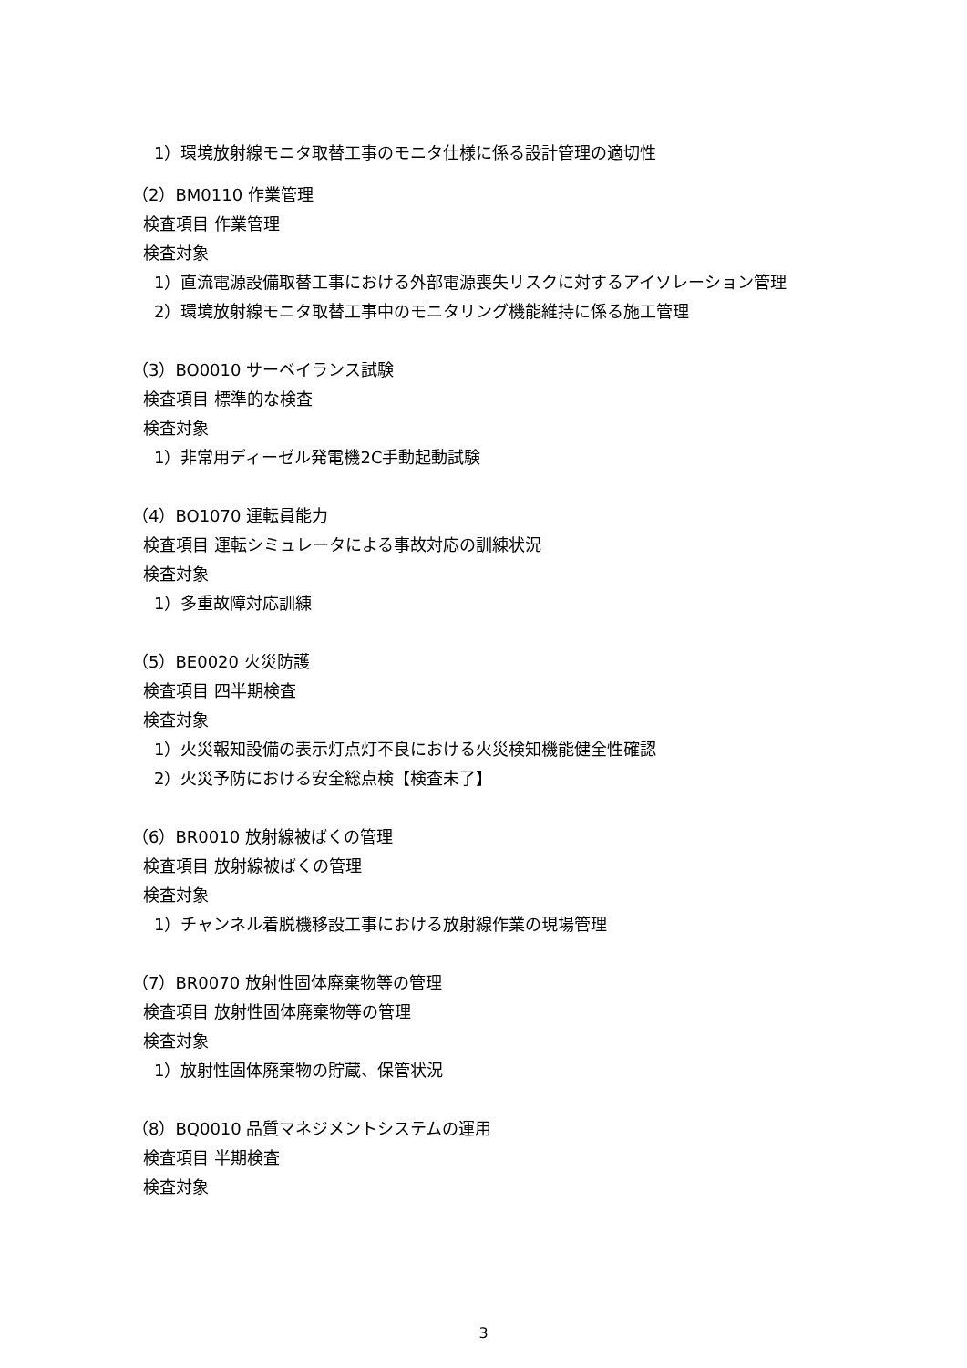1）環境放射線モニタ取替工事のモニタ仕様に係る設計管理の適切性
（2）BM0110 作業管理
検査項目 作業管理
検査対象
1）直流電源設備取替工事における外部電源喪失リスクに対するアイソレーション管理
2）環境放射線モニタ取替工事中のモニタリング機能維持に係る施工管理
（3）BO0010 サーベイランス試験
検査項目 標準的な検査
検査対象
1）非常用ディーゼル発電機2C手動起動試験
（4）BO1070 運転員能力
検査項目 運転シミュレータによる事故対応の訓練状況
検査対象
1）多重故障対応訓練
（5）BE0020 火災防護
検査項目 四半期検査
検査対象
1）火災報知設備の表示灯点灯不良における火災検知機能健全性確認
2）火災予防における安全総点検【検査未了】
（6）BR0010 放射線被ばくの管理
検査項目 放射線被ばくの管理
検査対象
1）チャンネル着脱機移設工事における放射線作業の現場管理
（7）BR0070 放射性固体廃棄物等の管理
検査項目 放射性固体廃棄物等の管理
検査対象
1）放射性固体廃棄物の貯蔵、保管状況
（8）BQ0010 品質マネジメントシステムの運用
検査項目 半期検査
検査対象
3